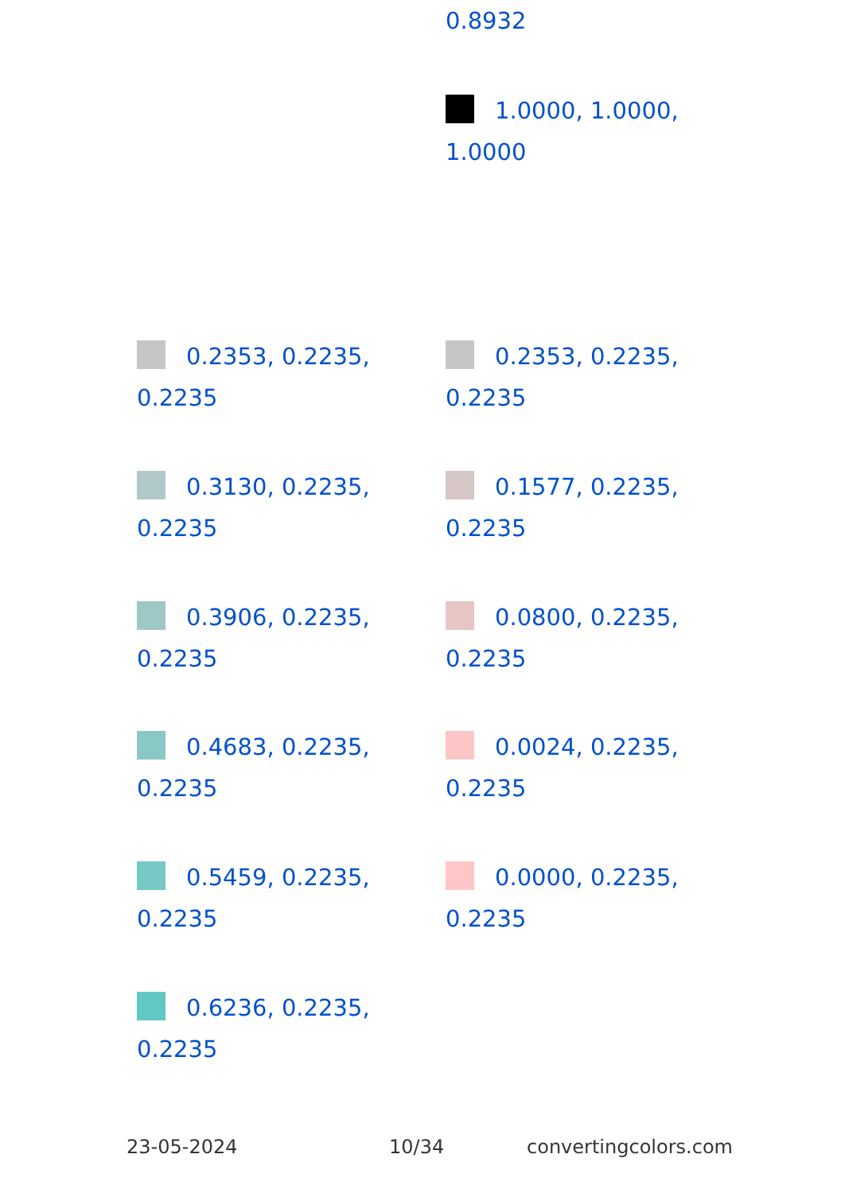0.8932
1.0000, 1.0000, 1.0000
0.2353, 0.2235, 0.2235
0.2353, 0.2235, 0.2235
0.3130, 0.2235, 0.2235
0.1577, 0.2235, 0.2235
0.3906, 0.2235, 0.2235
0.0800, 0.2235, 0.2235
0.4683, 0.2235, 0.2235
0.0024, 0.2235, 0.2235
0.5459, 0.2235, 0.2235
0.0000, 0.2235, 0.2235
0.6236, 0.2235, 0.2235
23-05-2024 10/34 convertingcolors.com